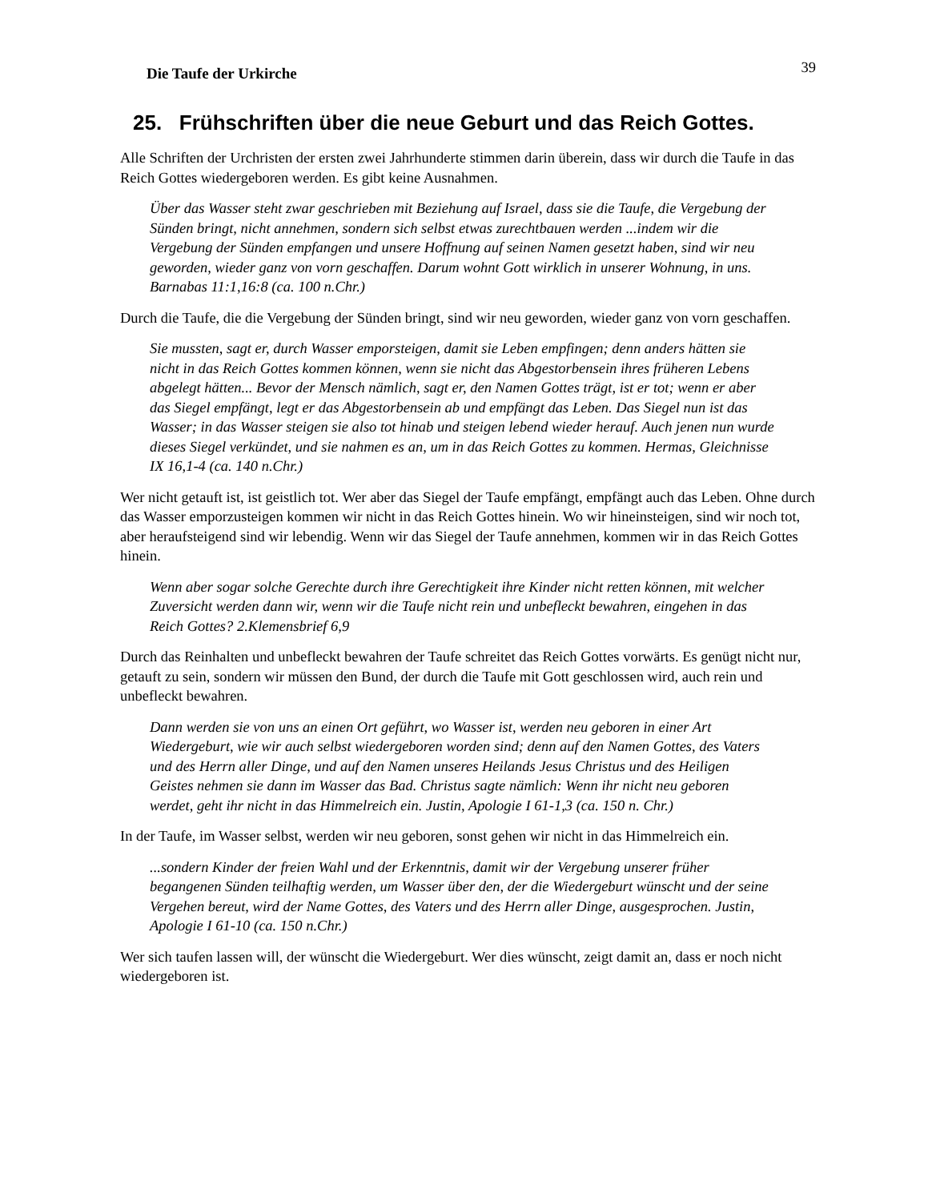Die Taufe der Urkirche 39
25. Frühschriften über die neue Geburt und das Reich Gottes.
Alle Schriften der Urchristen der ersten zwei Jahrhunderte stimmen darin überein, dass wir durch die Taufe in das Reich Gottes wiedergeboren werden. Es gibt keine Ausnahmen.
Über das Wasser steht zwar geschrieben mit Beziehung auf Israel, dass sie die Taufe, die Vergebung der Sünden bringt, nicht annehmen, sondern sich selbst etwas zurechtbauen werden ...indem wir die Vergebung der Sünden empfangen und unsere Hoffnung auf seinen Namen gesetzt haben, sind wir neu geworden, wieder ganz von vorn geschaffen. Darum wohnt Gott wirklich in unserer Wohnung, in uns. Barnabas 11:1,16:8 (ca. 100 n.Chr.)
Durch die Taufe, die die Vergebung der Sünden bringt, sind wir neu geworden, wieder ganz von vorn geschaffen.
Sie mussten, sagt er, durch Wasser emporsteigen, damit sie Leben empfingen; denn anders hätten sie nicht in das Reich Gottes kommen können, wenn sie nicht das Abgestorbensein ihres früheren Lebens abgelegt hätten... Bevor der Mensch nämlich, sagt er, den Namen Gottes trägt, ist er tot; wenn er aber das Siegel empfängt, legt er das Abgestorbensein ab und empfängt das Leben. Das Siegel nun ist das Wasser; in das Wasser steigen sie also tot hinab und steigen lebend wieder herauf. Auch jenen nun wurde dieses Siegel verkündet, und sie nahmen es an, um in das Reich Gottes zu kommen. Hermas, Gleichnisse IX 16,1-4 (ca. 140 n.Chr.)
Wer nicht getauft ist, ist geistlich tot. Wer aber das Siegel der Taufe empfängt, empfängt auch das Leben. Ohne durch das Wasser emporzusteigen kommen wir nicht in das Reich Gottes hinein. Wo wir hineinsteigen, sind wir noch tot, aber heraufsteigend sind wir lebendig. Wenn wir das Siegel der Taufe annehmen, kommen wir in das Reich Gottes hinein.
Wenn aber sogar solche Gerechte durch ihre Gerechtigkeit ihre Kinder nicht retten können, mit welcher Zuversicht werden dann wir, wenn wir die Taufe nicht rein und unbefleckt bewahren, eingehen in das Reich Gottes? 2.Klemensbrief 6,9
Durch das Reinhalten und unbefleckt bewahren der Taufe schreitet das Reich Gottes vorwärts. Es genügt nicht nur, getauft zu sein, sondern wir müssen den Bund, der durch die Taufe mit Gott geschlossen wird, auch rein und unbefleckt bewahren.
Dann werden sie von uns an einen Ort geführt, wo Wasser ist, werden neu geboren in einer Art Wiedergeburt, wie wir auch selbst wiedergeboren worden sind; denn auf den Namen Gottes, des Vaters und des Herrn aller Dinge, und auf den Namen unseres Heilands Jesus Christus und des Heiligen Geistes nehmen sie dann im Wasser das Bad. Christus sagte nämlich: Wenn ihr nicht neu geboren werdet, geht ihr nicht in das Himmelreich ein. Justin, Apologie I 61-1,3 (ca. 150 n. Chr.)
In der Taufe, im Wasser selbst, werden wir neu geboren, sonst gehen wir nicht in das Himmelreich ein.
...sondern Kinder der freien Wahl und der Erkenntnis, damit wir der Vergebung unserer früher begangenen Sünden teilhaftig werden, um Wasser über den, der die Wiedergeburt wünscht und der seine Vergehen bereut, wird der Name Gottes, des Vaters und des Herrn aller Dinge, ausgesprochen. Justin, Apologie I 61-10 (ca. 150 n.Chr.)
Wer sich taufen lassen will, der wünscht die Wiedergeburt. Wer dies wünscht, zeigt damit an, dass er noch nicht wiedergeboren ist.